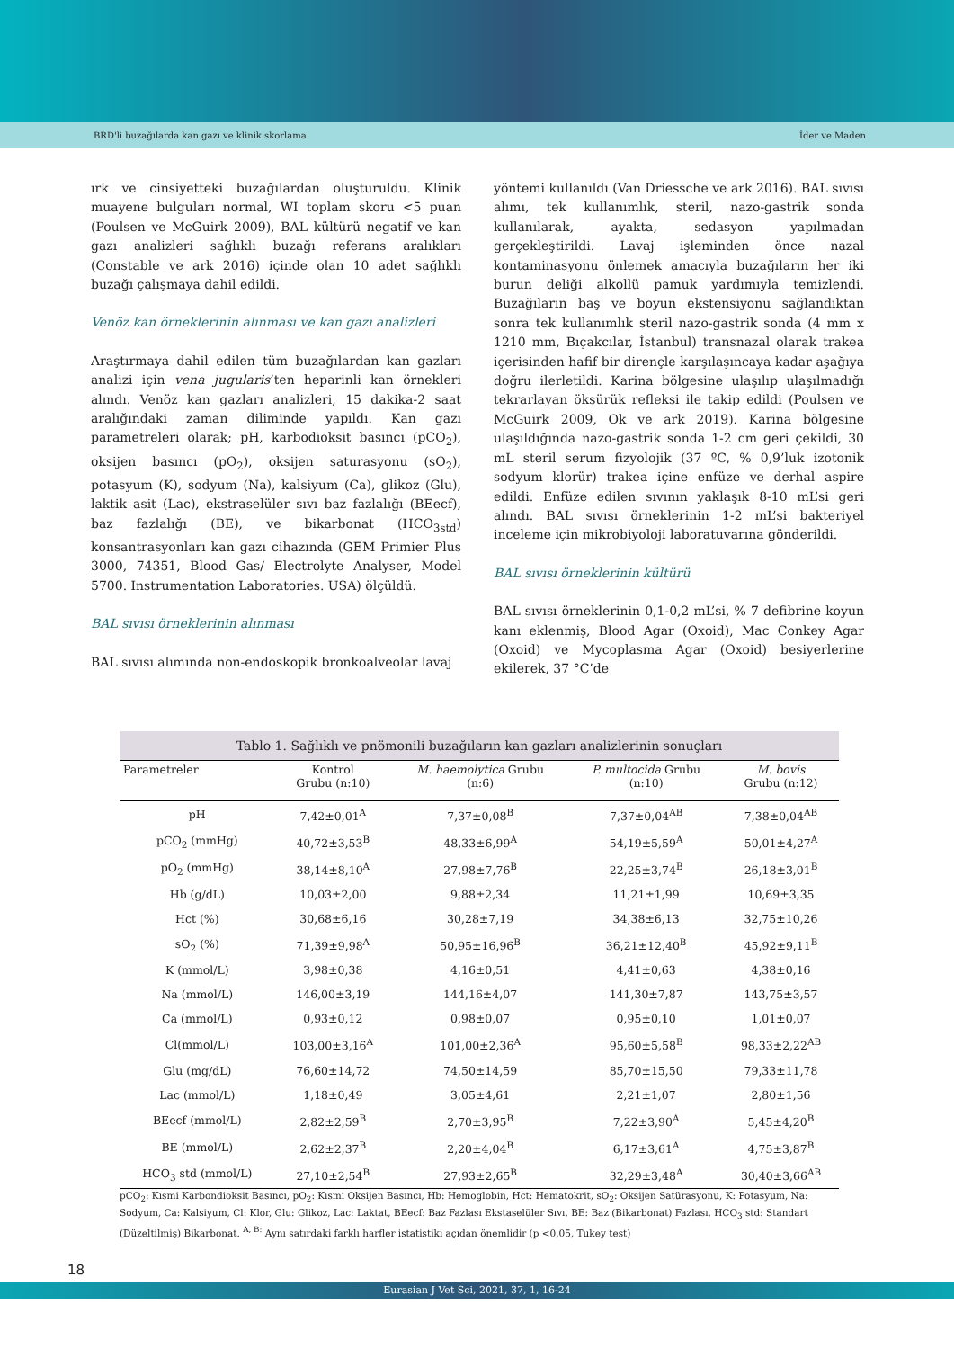BRD'li buzağılarda kan gazı ve klinik skorlama İder ve Maden
ırk ve cinsiyetteki buzağılardan oluşturuldu. Klinik muayene bulguları normal, WI toplam skoru <5 puan (Poulsen ve McGuirk 2009), BAL kültürü negatif ve kan gazı analizleri sağlıklı buzağı referans aralıkları (Constable ve ark 2016) içinde olan 10 adet sağlıklı buzağı çalışmaya dahil edildi.
Venöz kan örneklerinin alınması ve kan gazı analizleri
Araştırmaya dahil edilen tüm buzağılardan kan gazları analizi için vena jugularis’ten heparinli kan örnekleri alındı. Venöz kan gazları analizleri, 15 dakika-2 saat aralığındaki zaman diliminde yapıldı. Kan gazı parametreleri olarak; pH, karbodioksit basıncı (pCO<sub>2</sub>), oksijen basıncı (pO<sub>2</sub>), oksijen saturasyonu (sO<sub>2</sub>), potasyum (K), sodyum (Na), kalsiyum (Ca), glikoz (Glu), laktik asit (Lac), ekstraselüler sıvı baz fazlalığı (BEecf), baz fazlalığı (BE), ve bikarbonat (HCO<sub>3std</sub>) konsantrasyonları kan gazı cihazında (GEM Primier Plus 3000, 74351, Blood Gas/ Electrolyte Analyser, Model 5700. Instrumentation Laboratories. USA) ölçüldü.
BAL sıvısı örneklerinin alınması
BAL sıvısı alımında non-endoskopik bronkoalveolar lavaj
yöntemi kullanıldı (Van Driessche ve ark 2016). BAL sıvısı alımı, tek kullanımlık, steril, nazo-gastrik sonda kullanılarak, ayakta, sedasyon yapılmadan gerçekleştirildi. Lavaj işleminden önce nazal kontaminasyonu önlemek amacıyla buzağıların her iki burun deliği alkollü pamuk yardımıyla temizlendi. Buzağıların baş ve boyun ekstensiyonu sağlandıktan sonra tek kullanımlık steril nazo-gastrik sonda (4 mm x 1210 mm, Bıçakcılar, İstanbul) transnazal olarak trakea içerisinden hafif bir dirençle karşılaşıncaya kadar aşağıya doğru ilerletildi. Karina bölgesine ulaşılıp ulaşılmadığı tekrarlayan öksürük refleksi ile takip edildi (Poulsen ve McGuirk 2009, Ok ve ark 2019). Karina bölgesine ulaşıldığında nazo-gastrik sonda 1-2 cm geri çekildi, 30 mL steril serum fizyolojik (37 ºC, % 0,9’luk izotonik sodyum klorür) trakea içine enfüze ve derhal aspire edildi. Enfüze edilen sıvının yaklaşık 8-10 mL’si geri alındı. BAL sıvısı örneklerinin 1-2 mL’si bakteriyel inceleme için mikrobiyoloji laboratuvarına gönderildi.
BAL sıvısı örneklerinin kültürü
BAL sıvısı örneklerinin 0,1-0,2 mL’si, % 7 defibrine koyun kanı eklenmiş, Blood Agar (Oxoid), Mac Conkey Agar (Oxoid) ve Mycoplasma Agar (Oxoid) besiyerlerine ekilerek, 37 °C’de
Tablo 1. Sağlıklı ve pnömonili buzağıların kan gazları analizlerinin sonuçları
| Parametreler | Kontrol Grubu (n:10) | M. haemolytica Grubu (n:6) | P. multocida Grubu (n:10) | M. bovis Grubu (n:12) |
| --- | --- | --- | --- | --- |
| pH | 7,42±0,01<sup>A</sup> | 7,37±0,08<sup>B</sup> | 7,37±0,04<sup>AB</sup> | 7,38±0,04<sup>AB</sup> |
| pCO<sub>2</sub> (mmHg) | 40,72±3,53<sup>B</sup> | 48,33±6,99<sup>A</sup> | 54,19±5,59<sup>A</sup> | 50,01±4,27<sup>A</sup> |
| pO<sub>2</sub> (mmHg) | 38,14±8,10<sup>A</sup> | 27,98±7,76<sup>B</sup> | 22,25±3,74<sup>B</sup> | 26,18±3,01<sup>B</sup> |
| Hb (g/dL) | 10,03±2,00 | 9,88±2,34 | 11,21±1,99 | 10,69±3,35 |
| Hct (%) | 30,68±6,16 | 30,28±7,19 | 34,38±6,13 | 32,75±10,26 |
| sO<sub>2</sub> (%) | 71,39±9,98<sup>A</sup> | 50,95±16,96<sup>B</sup> | 36,21±12,40<sup>B</sup> | 45,92±9,11<sup>B</sup> |
| K (mmol/L) | 3,98±0,38 | 4,16±0,51 | 4,41±0,63 | 4,38±0,16 |
| Na (mmol/L) | 146,00±3,19 | 144,16±4,07 | 141,30±7,87 | 143,75±3,57 |
| Ca (mmol/L) | 0,93±0,12 | 0,98±0,07 | 0,95±0,10 | 1,01±0,07 |
| Cl(mmol/L) | 103,00±3,16<sup>A</sup> | 101,00±2,36<sup>A</sup> | 95,60±5,58<sup>B</sup> | 98,33±2,22<sup>AB</sup> |
| Glu (mg/dL) | 76,60±14,72 | 74,50±14,59 | 85,70±15,50 | 79,33±11,78 |
| Lac (mmol/L) | 1,18±0,49 | 3,05±4,61 | 2,21±1,07 | 2,80±1,56 |
| BEecf (mmol/L) | 2,82±2,59<sup>B</sup> | 2,70±3,95<sup>B</sup> | 7,22±3,90<sup>A</sup> | 5,45±4,20<sup>B</sup> |
| BE (mmol/L) | 2,62±2,37<sup>B</sup> | 2,20±4,04<sup>B</sup> | 6,17±3,61<sup>A</sup> | 4,75±3,87<sup>B</sup> |
| HCO<sub>3</sub> std (mmol/L) | 27,10±2,54<sup>B</sup> | 27,93±2,65<sup>B</sup> | 32,29±3,48<sup>A</sup> | 30,40±3,66<sup>AB</sup> |
pCO<sub>2</sub>: Kısmi Karbondioksit Basıncı, pO<sub>2</sub>: Kısmi Oksijen Basıncı, Hb: Hemoglobin, Hct: Hematokrit, sO<sub>2</sub>: Oksijen Satürasyonu, K: Potasyum, Na: Sodyum, Ca: Kalsiyum, Cl: Klor, Glu: Glikoz, Lac: Laktat, BEecf: Baz Fazlası Ekstaselüler Sıvı, BE: Baz (Bikarbonat) Fazlası, HCO<sub>3</sub> std: Standart (Düzeltilmiş) Bikarbonat. <sup>A, B:</sup> Aynı satırdaki farklı harfler istatistiki açıdan önemlidir (p <0,05, Tukey test)
18
Eurasian J Vet Sci, 2021, 37, 1, 16-24